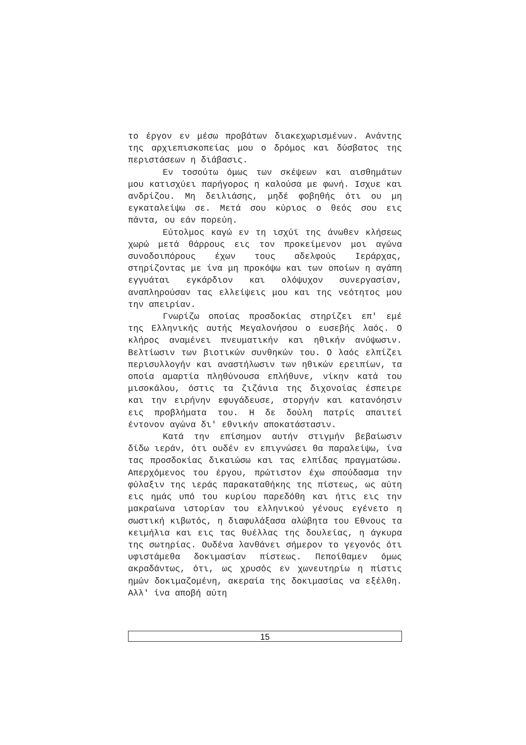το έργον εν μέσω προβάτων διακεχωρισμένων. Ανάντης της αρχιεπισκοπείας μου ο δρόμος και δύσβατος της περιστάσεων η διάβασις.
Εν τοσούτω όμως των σκέψεων και αισθημάτων μου κατισχύει παρήγορος η καλούσα με φωνή. Ισχυε και ανδρίζου. Μη δειλιάσης, μηδέ φοβηθής ότι ου μη εγκαταλείψω σε. Μετά σου κύριος ο θεός σου εις πάντα, ου εάν πορεύη.
Εύτολμος καγώ εν τη ισχύϊ της άνωθεν κλήσεως χωρώ μετά θάρρους εις τον προκείμενον μοι αγώνα συνοδοιπόρους έχων τους αδελφούς Ιεράρχας, στηρίζοντας με ίνα μη προκόψω και των οποίων η αγάπη εγγυάται εγκάρδιον και ολόψυχον συνεργασίαν, αναπληρούσαν τας ελλείψεις μου και της νεότητος μου την απειρίαν.
Γνωρίζω οποίας προσδοκίας στηρίζει επ' εμέ της Ελληνικής αυτής Μεγαλονήσου ο ευσεβής λαός. Ο κλήρος αναμένει πνευματικήν και ηθικήν ανύψωσιν. Βελτίωσιν των βιοτικών συνθηκών του. Ο λαός ελπίζει περισυλλογήν και αναστήλωσιν των ηθικών ερειπίων, τα οποία αμαρτία πληθύνουσα επλήθυνε, νίκην κατά του μισοκάλου, όστις τα ζιζάνια της διχονοίας έσπειρε και την ειρήνην εφυγάδευσε, στοργήν και κατανόησιν εις προβλήματα του. Η δε δούλη πατρίς απαιτεί έντονον αγώνα δι' εθνικήν αποκατάστασιν.
Κατά την επίσημον αυτήν στιγμήν βεβαίωσιν δίδω ιεράν, ότι ουδέν εν επιγνώσει θα παραλείψω, ίνα τας προσδοκίας δικαιώσω και τας ελπίδας πραγματώσω. Απερχόμενος του έργου, πρώτιστον έχω σπούδασμα την φύλαξιν της ιεράς παρακαταθήκης της πίστεως, ως αύτη εις ημάς υπό του κυρίου παρεδόθη και ήτις εις την μακραίωνα ιστορίαν του ελληνικού γένους εγένετο η σωστική κιβωτός, η διαφυλάξασα αλώβητα του Εθνους τα κειμήλια και εις τας θυέλλας της δουλείας, η άγκυρα της σωτηρίας. Ουδένα λανθάνει σήμερον το γεγονός ότι υφιστάμεθα δοκιμασίαν πίστεως. Πεποίθαμεν όμως ακραδάντως, ότι, ως χρυσός εν χωνευτηρίω η πίστις ημών δοκιμαζομένη, ακεραία της δοκιμασίας να εξέλθη. Αλλ' ίνα αποβή αύτη
15